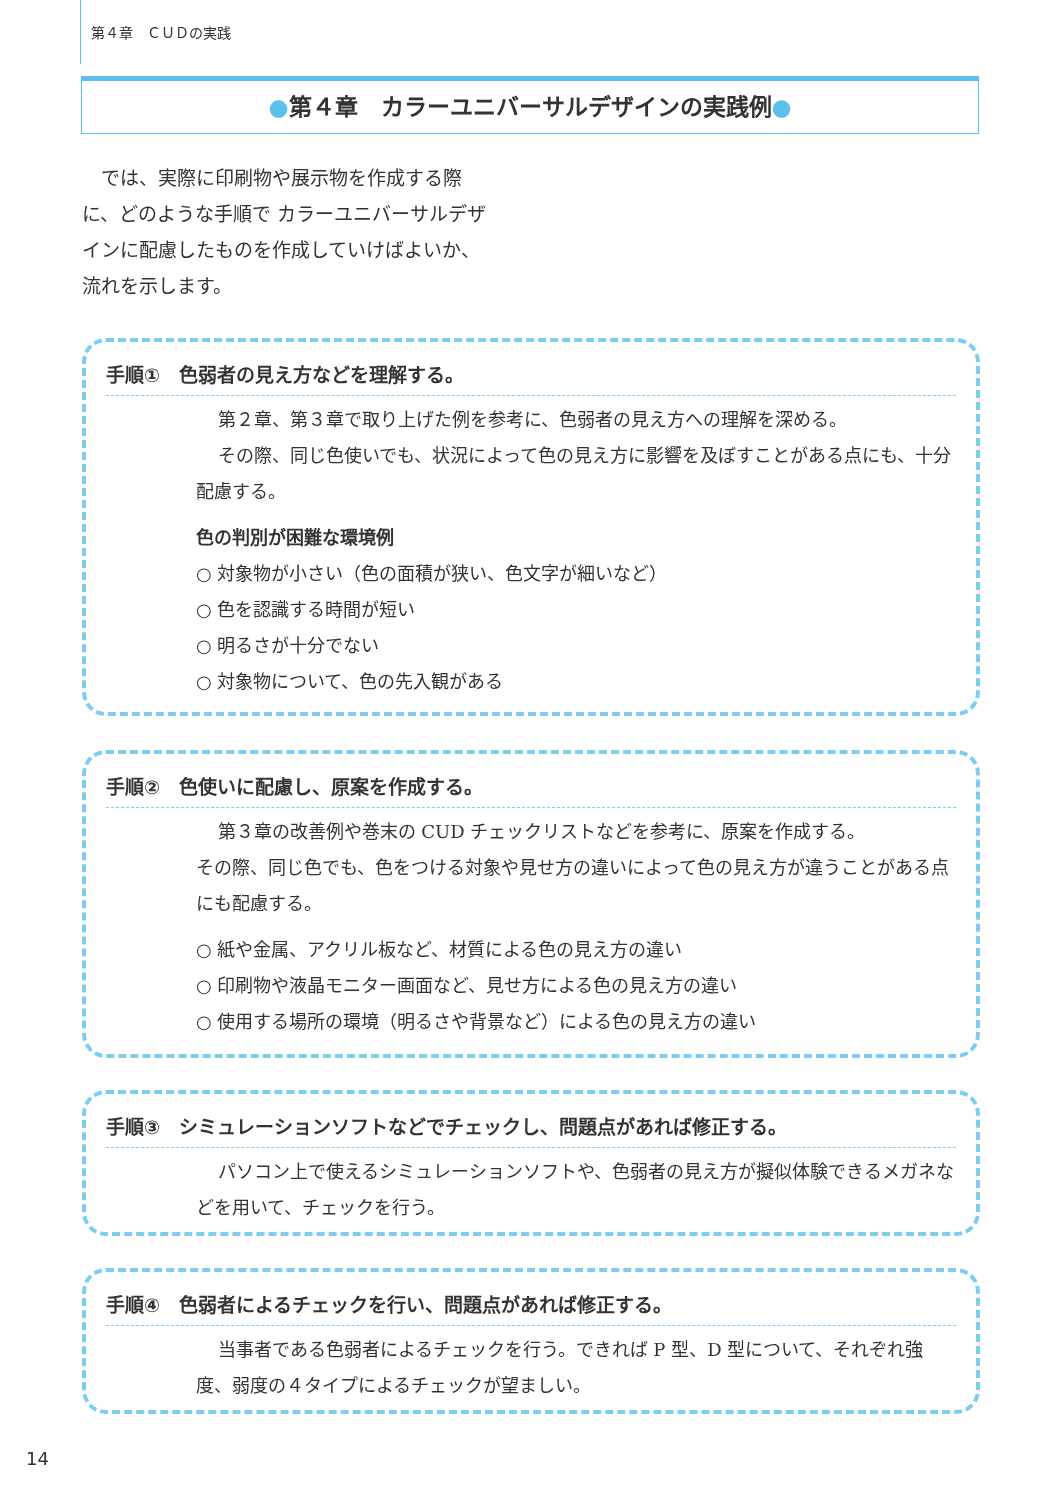第４章　ＣＵＤの実践
●第４章　カラーユニバーサルデザインの実践例●
では、実際に印刷物や展示物を作成する際に、どのような手順で カラーユニバーサルデザインに配慮したものを作成していけばよいか、流れを示します。
手順①　色弱者の見え方などを理解する。
第２章、第３章で取り上げた例を参考に、色弱者の見え方への理解を深める。
その際、同じ色使いでも、状況によって色の見え方に影響を及ぼすことがある点にも、十分配慮する。
色の判別が困難な環境例
○ 対象物が小さい（色の面積が狭い、色文字が細いなど）
○ 色を認識する時間が短い
○ 明るさが十分でない
○ 対象物について、色の先入観がある
手順②　色使いに配慮し、原案を作成する。
第３章の改善例や巻末の CUD チェックリストなどを参考に、原案を作成する。
その際、同じ色でも、色をつける対象や見せ方の違いによって色の見え方が違うことがある点にも配慮する。
○ 紙や金属、アクリル板など、材質による色の見え方の違い
○ 印刷物や液晶モニター画面など、見せ方による色の見え方の違い
○ 使用する場所の環境（明るさや背景など）による色の見え方の違い
手順③　シミュレーションソフトなどでチェックし、問題点があれば修正する。
パソコン上で使えるシミュレーションソフトや、色弱者の見え方が擬似体験できるメガネなどを用いて、チェックを行う。
手順④　色弱者によるチェックを行い、問題点があれば修正する。
当事者である色弱者によるチェックを行う。できれば P 型、D 型について、それぞれ強度、弱度の４タイプによるチェックが望ましい。
14